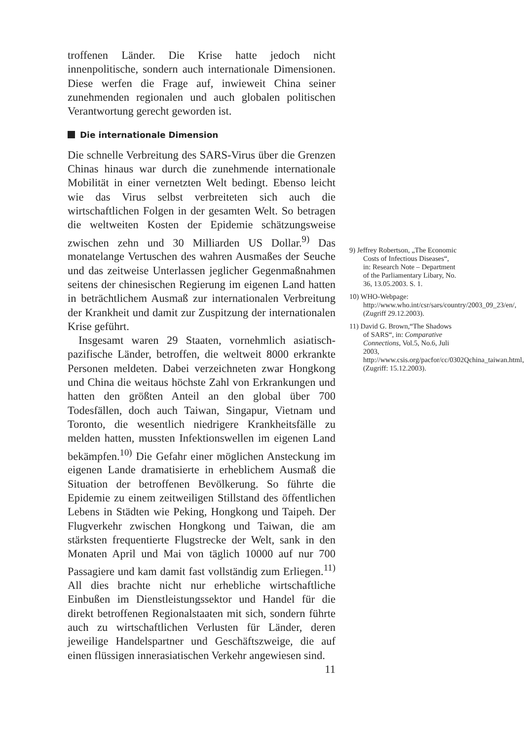troffenen Länder. Die Krise hatte jedoch nicht innenpolitische, sondern auch internationale Dimensionen. Diese werfen die Frage auf, inwieweit China seiner zunehmenden regionalen und auch globalen politischen Verantwortung gerecht geworden ist.
Die internationale Dimension
Die schnelle Verbreitung des SARS-Virus über die Grenzen Chinas hinaus war durch die zunehmende internationale Mobilität in einer vernetzten Welt bedingt. Ebenso leicht wie das Virus selbst verbreiteten sich auch die wirtschaftlichen Folgen in der gesamten Welt. So betragen die weltweiten Kosten der Epidemie schätzungsweise zwischen zehn und 30 Milliarden US Dollar.<sup>9)</sup> Das monatelange Vertuschen des wahren Ausmaßes der Seuche und das zeitweise Unterlassen jeglicher Gegenmaßnahmen seitens der chinesischen Regierung im eigenen Land hatten in beträchtlichem Ausmaß zur internationalen Verbreitung der Krankheit und damit zur Zuspitzung der internationalen Krise geführt.
Insgesamt waren 29 Staaten, vornehmlich asiatisch-pazifische Länder, betroffen, die weltweit 8000 erkrankte Personen meldeten. Dabei verzeichneten zwar Hongkong und China die weitaus höchste Zahl von Erkrankungen und hatten den größten Anteil an den global über 700 Todesfällen, doch auch Taiwan, Singapur, Vietnam und Toronto, die wesentlich niedrigere Krankheitsfälle zu melden hatten, mussten Infektionswellen im eigenen Land bekämpfen.<sup>10)</sup> Die Gefahr einer möglichen Ansteckung im eigenen Lande dramatisierte in erheblichem Ausmaß die Situation der betroffenen Bevölkerung. So führte die Epidemie zu einem zeitweiligen Stillstand des öffentlichen Lebens in Städten wie Peking, Hongkong und Taipeh. Der Flugverkehr zwischen Hongkong und Taiwan, die am stärksten frequentierte Flugstrecke der Welt, sank in den Monaten April und Mai von täglich 10000 auf nur 700 Passagiere und kam damit fast vollständig zum Erliegen.<sup>11)</sup> All dies brachte nicht nur erhebliche wirtschaftliche Einbußen im Dienstleistungssektor und Handel für die direkt betroffenen Regionalstaaten mit sich, sondern führte auch zu wirtschaftlichen Verlusten für Länder, deren jeweilige Handelspartner und Geschäftszweige, die auf einen flüssigen innerasiatischen Verkehr angewiesen sind.
11
9) Jeffrey Robertson, „The Economic Costs of Infectious Diseases“, in: Research Note – Department of the Parliamentary Libary, No. 36, 13.05.2003. S. 1.
10) WHO-Webpage: http://www.who.int/csr/sars/country/2003_09_23/en/, (Zugriff 29.12.2003).
11) David G. Brown,“The Shadows of SARS“, in: Comparative Connections, Vol.5, No.6, Juli 2003, http://www.csis.org/pacfor/cc/0302Qchina_taiwan.html, (Zugriff: 15.12.2003).